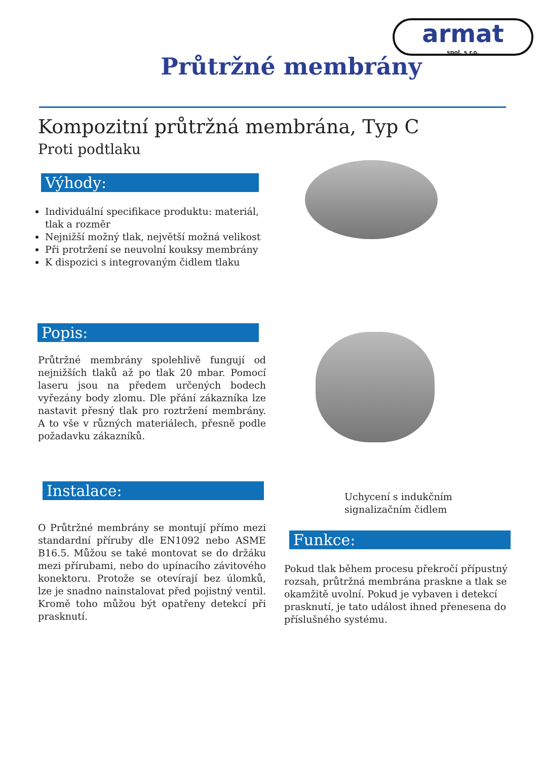armat
spol. s r.o.
Průtržné membrány
Kompozitní průtržná membrána, Typ C
Proti podtlaku
Výhody:
Individuální specifikace produktu: materiál, tlak a rozměr
Nejnižší možný tlak, největší možná velikost
Při protržení se neuvolní kouksy membrány
K dispozici s integrovaným čidlem tlaku
Popis:
Průtržné membrány spolehlivě fungují od nejnižších tlaků až po tlak 20 mbar. Pomocí laseru jsou na předem určených bodech vyřezány body zlomu. Dle přání zákazníka lze nastavit přesný tlak pro roztržení membrány. A to vše v různých materiálech, přesně podle požadavku zákazníků.
Instalace:
Uchycení s indukčním signalizačním čidlem
O Průtržné membrány se montují přímo mezi standardní příruby dle EN1092 nebo ASME B16.5. Můžou se také montovat se do držáku mezi přírubami, nebo do upínacího závitového konektoru. Protože se otevírají bez úlomků, lze je snadno nainstalovat před pojistný ventil. Kromě toho můžou být opatřeny detekcí při prasknutí.
Funkce:
Pokud tlak během procesu překročí přípustný rozsah, průtržná membrána praskne a tlak se okamžitě uvolní. Pokud je vybaven i detekcí prasknutí, je tato událost ihned přenesena do příslušného systému.